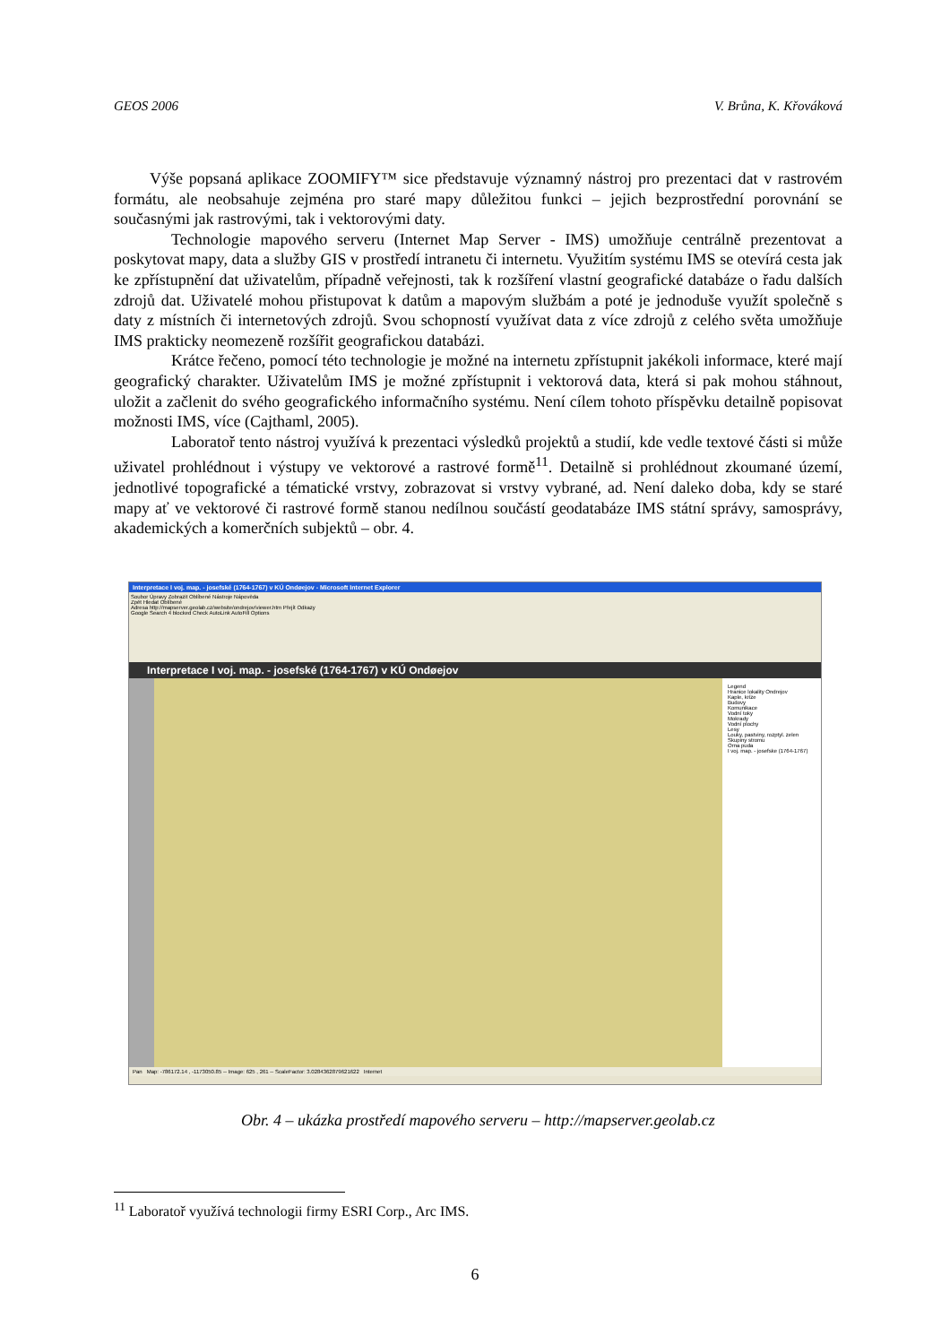GEOS 2006 V. Brůna, K. Křováková
Výše popsaná aplikace ZOOMIFY™ sice představuje významný nástroj pro prezentaci dat v rastrovém formátu, ale neobsahuje zejména pro staré mapy důležitou funkci – jejich bezprostřední porovnání se současnými jak rastrovými, tak i vektorovými daty.
Technologie mapového serveru (Internet Map Server - IMS) umožňuje centrálně prezentovat a poskytovat mapy, data a služby GIS v prostředí intranetu či internetu. Využitím systému IMS se otevírá cesta jak ke zpřístupnění dat uživatelům, případně veřejnosti, tak k rozšíření vlastní geografické databáze o řadu dalších zdrojů dat. Uživatelé mohou přistupovat k datům a mapovým službám a poté je jednoduše využít společně s daty z místních či internetových zdrojů. Svou schopností využívat data z více zdrojů z celého světa umožňuje IMS prakticky neomezeně rozšířit geografickou databázi.
Krátce řečeno, pomocí této technologie je možné na internetu zpřístupnit jakékoli informace, které mají geografický charakter. Uživatelům IMS je možné zpřístupnit i vektorová data, která si pak mohou stáhnout, uložit a začlenit do svého geografického informačního systému. Není cílem tohoto příspěvku detailně popisovat možnosti IMS, více (Cajthaml, 2005).
Laboratoř tento nástroj využívá k prezentaci výsledků projektů a studií, kde vedle textové části si může uživatel prohlédnout i výstupy ve vektorové a rastrové formě<sup>11</sup>. Detailně si prohlédnout zkoumané území, jednotlivé topografické a tématické vrstvy, zobrazovat si vrstvy vybrané, ad. Není daleko doba, kdy se staré mapy ať ve vektorové či rastrové formě stanou nedílnou součástí geodatabáze IMS státní správy, samosprávy, akademických a komerčních subjektů – obr. 4.
Interpretace I voj. map. - josefské (1764-1767) v KÚ Ondøejov - Microsoft Internet Explorer
Soubor Úpravy Zobrazit Oblíbené Nástroje Nápověda
Zpět Hledat Oblíbené
Adresa http://mapserver.geolab.cz/website/ondrejov/viewer.htm Přejít Odkazy
Google Search 4 blocked Check AutoLink AutoFill Options
Interpretace I voj. map. - josefské (1764-1767) v KÚ Ondøejov
Legend
Hranice lokality Ondrejov
Kaple, kríze
Budovy
Komunikace
Vodní toky
Mokrady
Vodní plochy
Lesy
Louky, pastviny, rozptyl. zelen
Skupiny stromu
Orna puda
I voj. map. - josefske (1764-1767)
Pan Map: -786172.14 , -1173050.85 -- Image: 625 , 261 -- ScaleFactor: 3.0284362879621622 Internet
Obr. 4 – ukázka prostředí mapového serveru – http://mapserver.geolab.cz
<sup>11</sup> Laboratoř využívá technologii firmy ESRI Corp., Arc IMS.
6